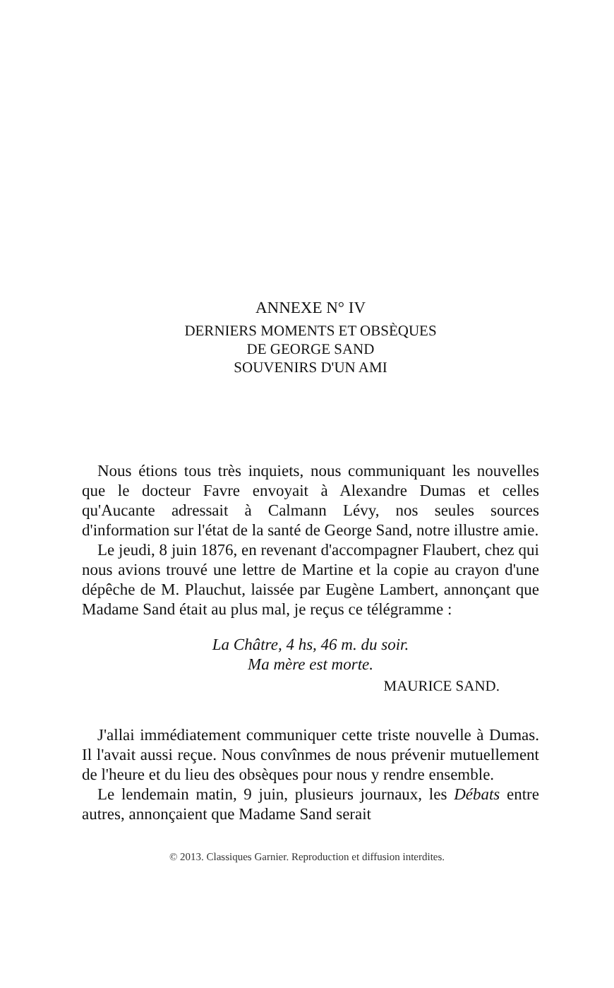ANNEXE N° IV
DERNIERS MOMENTS ET OBSÈQUES
DE GEORGE SAND
SOUVENIRS D'UN AMI
Nous étions tous très inquiets, nous communiquant les nouvelles que le docteur Favre envoyait à Alexandre Dumas et celles qu'Aucante adressait à Calmann Lévy, nos seules sources d'information sur l'état de la santé de George Sand, notre illustre amie.
Le jeudi, 8 juin 1876, en revenant d'accompagner Flaubert, chez qui nous avions trouvé une lettre de Martine et la copie au crayon d'une dépêche de M. Plauchut, laissée par Eugène Lambert, annonçant que Madame Sand était au plus mal, je reçus ce télégramme :
La Châtre, 4 hs, 46 m. du soir.
Ma mère est morte.
MAURICE SAND.
J'allai immédiatement communiquer cette triste nouvelle à Dumas. Il l'avait aussi reçue. Nous convînmes de nous prévenir mutuellement de l'heure et du lieu des obsèques pour nous y rendre ensemble.
Le lendemain matin, 9 juin, plusieurs journaux, les Débats entre autres, annonçaient que Madame Sand serait
© 2013. Classiques Garnier. Reproduction et diffusion interdites.